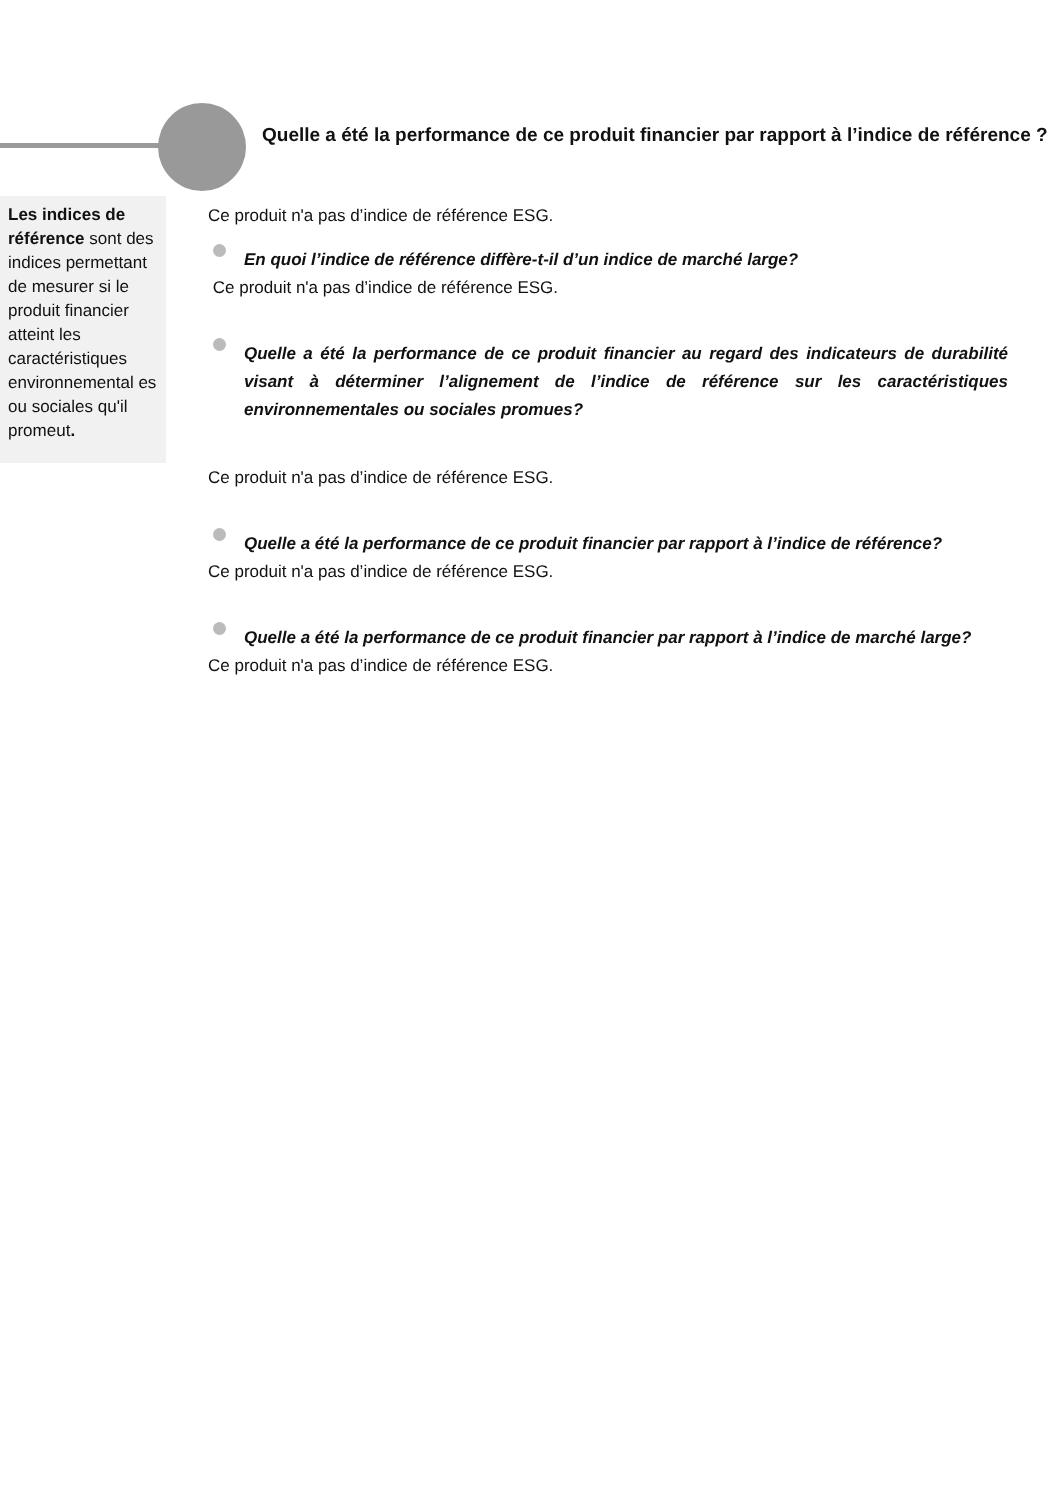Quelle a été la performance de ce produit financier par rapport à l’indice de référence ?
Les indices de référence sont des indices permettant de mesurer si le produit financier atteint les caractéristiques environnemental es ou sociales qu'il promeut.
Ce produit n'a pas d’indice de référence ESG.
En quoi l’indice de référence diffère-t-il d’un indice de marché large?
Ce produit n'a pas d’indice de référence ESG.
Quelle a été la performance de ce produit financier au regard des indicateurs de durabilité visant à déterminer l’alignement de l’indice de référence sur les caractéristiques environnementales ou sociales promues?
Ce produit n'a pas d’indice de référence ESG.
Quelle a été la performance de ce produit financier par rapport à l’indice de référence?
Ce produit n'a pas d’indice de référence ESG.
Quelle a été la performance de ce produit financier par rapport à l’indice de marché large?
Ce produit n'a pas d’indice de référence ESG.